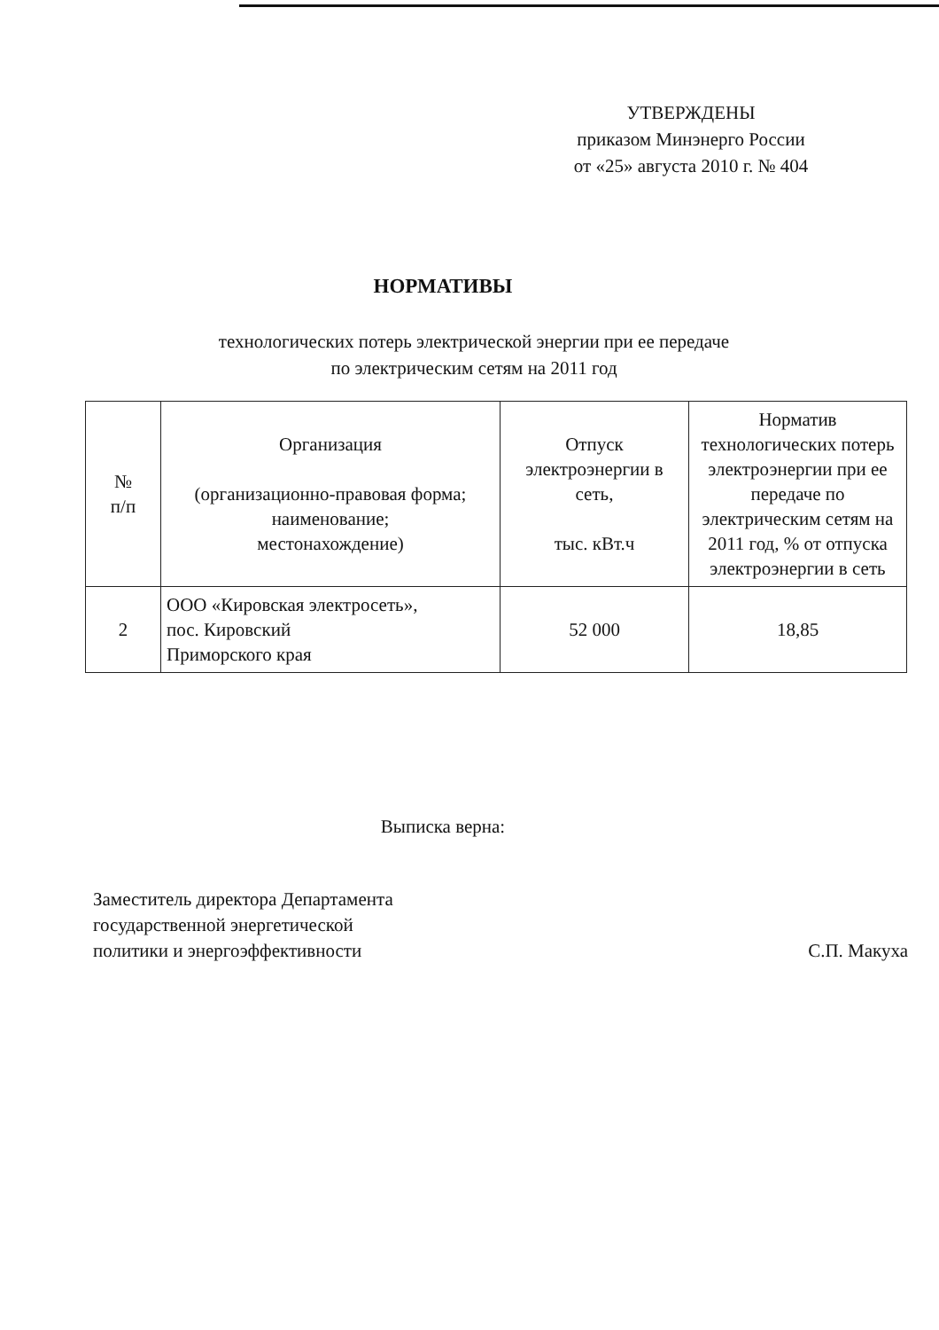УТВЕРЖДЕНЫ
приказом Минэнерго России
от «25» августа 2010 г. № 404
НОРМАТИВЫ
технологических потерь электрической энергии при ее передаче
по электрическим сетям на 2011 год
| № п/п | Организация (организационно-правовая форма; наименование; местонахождение) | Отпуск электроэнергии в сеть, тыс. кВт.ч | Норматив технологических потерь электроэнергии при ее передаче по электрическим сетям на 2011 год, % от отпуска электроэнергии в сеть |
| --- | --- | --- | --- |
| 2 | ООО «Кировская электросеть», пос. Кировский Приморского края | 52 000 | 18,85 |
Выписка верна:
Заместитель директора Департамента
государственной энергетической
политики и энергоэффективности
С.П. Макуха